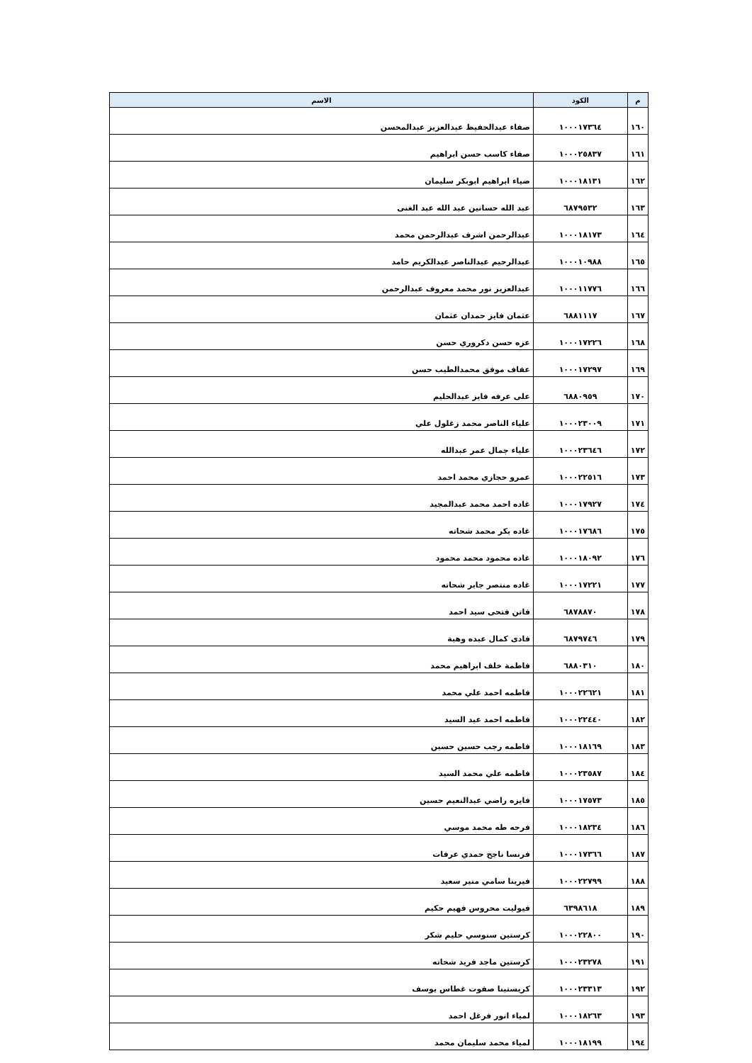| م | الكود | الاسم |
| --- | --- | --- |
| ١٦٠ | ١٠٠٠١٧٣٦٤ | صفاء عبدالحفيظ عبدالعزيز عبدالمحسن |
| ١٦١ | ١٠٠٠٢٥٨٣٧ | صفاء كاسب حسن ابراهيم |
| ١٦٢ | ١٠٠٠١٨١٣١ | ضياء ابراهيم ابوبكر سليمان |
| ١٦٣ | ٦٨٧٩٥٣٢ | عبد الله حسانين عبد الله عبد الغنى |
| ١٦٤ | ١٠٠٠١٨١٧٣ | عبدالرحمن اشرف عبدالرحمن محمد |
| ١٦٥ | ١٠٠٠١٠٩٨٨ | عبدالرحيم عبدالناصر عبدالكريم حامد |
| ١٦٦ | ١٠٠٠١١٧٧٦ | عبدالعزيز نور محمد معروف عبدالرحمن |
| ١٦٧ | ٦٨٨١١١٧ | عثمان فايز حمدان عثمان |
| ١٦٨ | ١٠٠٠١٧٢٢٦ | عزه حسن دكروري حسن |
| ١٦٩ | ١٠٠٠١٧٢٩٧ | عفاف موفق محمدالطيب حسن |
| ١٧٠ | ٦٨٨٠٩٥٩ | على عرفه فايز عبدالحليم |
| ١٧١ | ١٠٠٠٢٣٠٠٩ | علياء الناصر محمد زغلول علي |
| ١٧٢ | ١٠٠٠٢٣٦٤٦ | علياء جمال عمر عبدالله |
| ١٧٣ | ١٠٠٠٢٢٥١٦ | عمرو حجازي محمد احمد |
| ١٧٤ | ١٠٠٠١٧٩٢٧ | غاده احمد محمد عبدالمجيد |
| ١٧٥ | ١٠٠٠١٧٦٨٦ | غاده بكر محمد شحاته |
| ١٧٦ | ١٠٠٠١٨٠٩٢ | غاده محمود محمد محمود |
| ١٧٧ | ١٠٠٠١٧٢٢١ | غاده منتصر جابر شحاته |
| ١٧٨ | ٦٨٧٨٨٧٠ | فاتن فتحى سيد احمد |
| ١٧٩ | ٦٨٧٩٧٤٦ | فادى كمال عبده وهبة |
| ١٨٠ | ٦٨٨٠٣١٠ | فاطمة خلف ابراهيم محمد |
| ١٨١ | ١٠٠٠٢٢٦٢١ | فاطمه احمد علي محمد |
| ١٨٢ | ١٠٠٠٢٢٤٤٠ | فاطمه احمد عيد السيد |
| ١٨٣ | ١٠٠٠١٨١٦٩ | فاطمه رجب حسين حسين |
| ١٨٤ | ١٠٠٠٢٣٥٨٧ | فاطمه علي محمد السيد |
| ١٨٥ | ١٠٠٠١٧٥٧٣ | فايزه راضي عبدالنعيم حسين |
| ١٨٦ | ١٠٠٠١٨٢٣٤ | فرحه طه محمد موسي |
| ١٨٧ | ١٠٠٠١٧٣٦٦ | فرنسا ناجح حمدي عرفات |
| ١٨٨ | ١٠٠٠٢٢٧٩٩ | فيرينا سامي منير سعيد |
| ١٨٩ | ٦٣٩٨٦١٨ | فيوليت محروس فهيم حكيم |
| ١٩٠ | ١٠٠٠٢٢٨٠٠ | كرستين سنوسي حليم شكر |
| ١٩١ | ١٠٠٠٢٣٢٧٨ | كرستين ماجد فريد شحاته |
| ١٩٢ | ١٠٠٠٢٣٣١٣ | كريستينا صفوت غطاس يوسف |
| ١٩٣ | ١٠٠٠١٨٢٦٣ | لمياء انور فرغل احمد |
| ١٩٤ | ١٠٠٠١٨١٩٩ | لمياء محمد سليمان محمد |